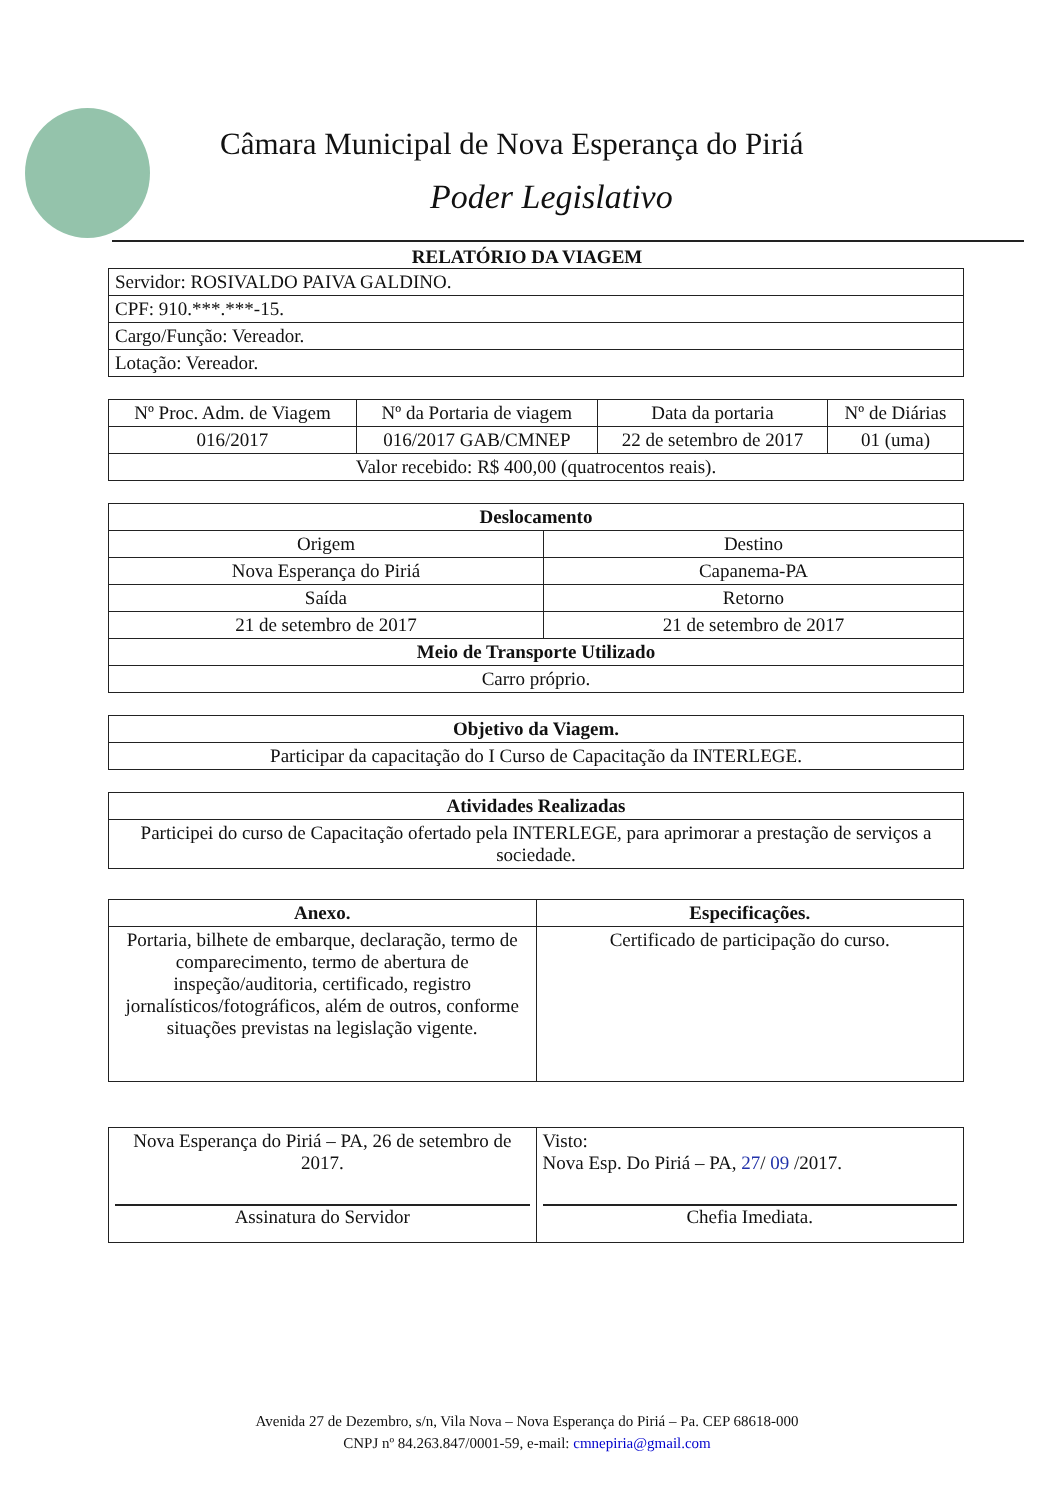Câmara Municipal de Nova Esperança do Piriá
Poder Legislativo
RELATÓRIO DA VIAGEM
| Servidor: ROSIVALDO PAIVA GALDINO. |
| CPF: 910.***.***-15. |
| Cargo/Função: Vereador. |
| Lotação: Vereador. |
| Nº Proc. Adm. de Viagem | Nº da Portaria de viagem | Data da portaria | Nº de Diárias |
| 016/2017 | 016/2017 GAB/CMNEP | 22 de setembro de 2017 | 01 (uma) |
| Valor recebido: R$ 400,00 (quatrocentos reais). | | | |
| Deslocamento | |
| --- | --- |
| Origem | Destino |
| Nova Esperança do Piriá | Capanema-PA |
| Saída | Retorno |
| 21 de setembro de 2017 | 21 de setembro de 2017 |
| Meio de Transporte Utilizado | |
| Carro próprio. | |
| Objetivo da Viagem. |
| --- |
| Participar da capacitação do I Curso de Capacitação da INTERLEGE. |
| Atividades Realizadas |
| --- |
| Participei do curso de Capacitação ofertado pela INTERLEGE, para aprimorar a prestação de serviços a sociedade. |
| Anexo. | Especificações. |
| --- | --- |
| Portaria, bilhete de embarque, declaração, termo de comparecimento, termo de abertura de inspeção/auditoria, certificado, registro jornalísticos/fotográficos, além de outros, conforme situações previstas na legislação vigente. | Certificado de participação do curso. |
| Nova Esperança do Piriá – PA, 26 de setembro de 2017. Assinatura do Servidor | Visto: Nova Esp. Do Piriá – PA, 27 / 09 /2017. Chefia Imediata. |
Avenida 27 de Dezembro, s/n, Vila Nova – Nova Esperança do Piriá – Pa. CEP 68618-000
CNPJ nº 84.263.847/0001-59, e-mail: cmnepiria@gmail.com